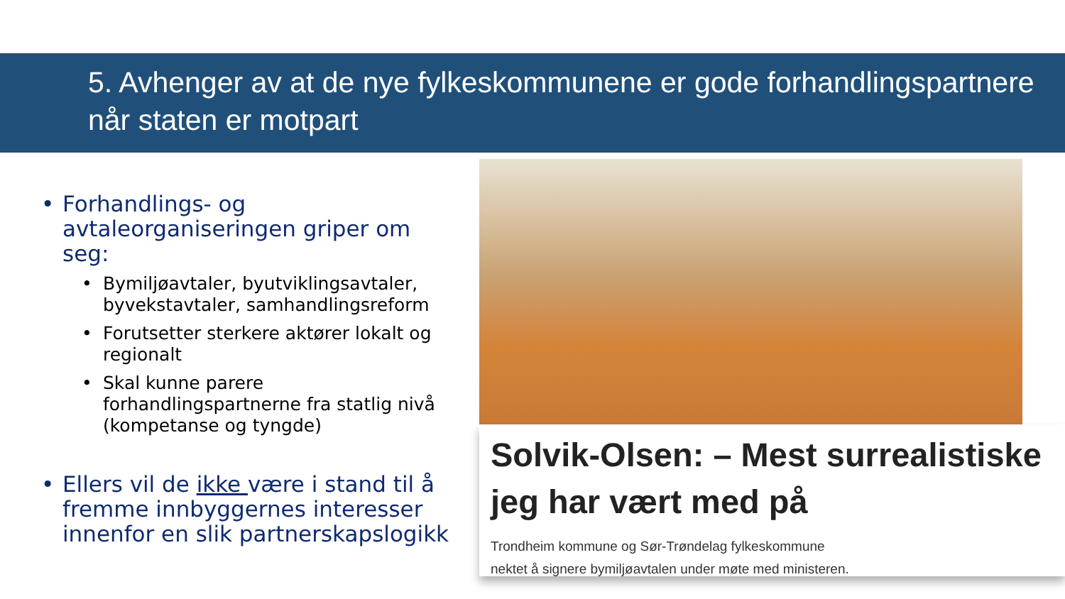5. Avhenger av at de nye fylkeskommunene er gode forhandlingspartnere når staten er motpart
• Forhandlings- og avtaleorganiseringen griper om seg:
• Bymiljøavtaler, byutviklingsavtaler, byvekstavtaler, samhandlingsreform
• Forutsetter sterkere aktører lokalt og regionalt
• Skal kunne parere forhandlingspartnerne fra statlig nivå (kompetanse og tyngde)
• Ellers vil de ikke være i stand til å fremme innbyggernes interesser innenfor en slik partnerskapslogikk
Solvik-Olsen: – Mest surrealistiske jeg har vært med på
Trondheim kommune og Sør-Trøndelag fylkeskommune
nektet å signere bymiljøavtalen under møte med ministeren.